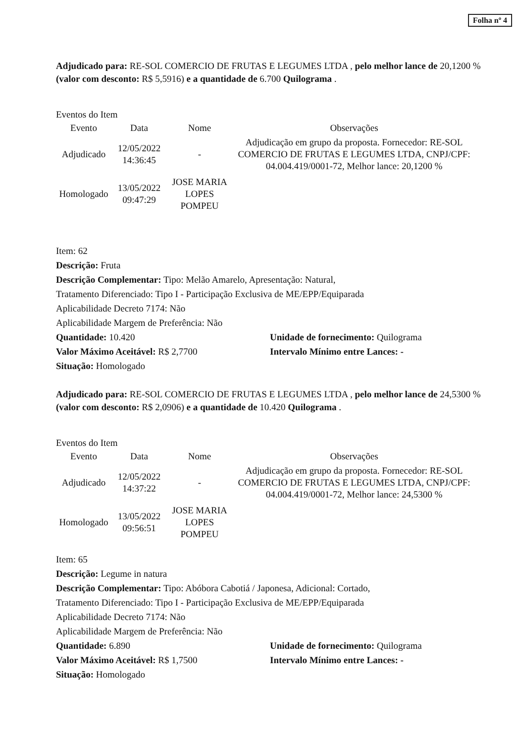Folha nº 4
Adjudicado para: RE-SOL COMERCIO DE FRUTAS E LEGUMES LTDA , pelo melhor lance de 20,1200 % (valor com desconto: R$ 5,5916) e a quantidade de 6.700 Quilograma .
Eventos do Item
| Evento | Data | Nome | Observações |
| --- | --- | --- | --- |
| Adjudicado | 12/05/2022 14:36:45 | - | Adjudicação em grupo da proposta. Fornecedor: RE-SOL COMERCIO DE FRUTAS E LEGUMES LTDA, CNPJ/CPF: 04.004.419/0001-72, Melhor lance: 20,1200 % |
| Homologado | 13/05/2022 09:47:29 | JOSE MARIA LOPES POMPEU | |
Item: 62
Descrição: Fruta
Descrição Complementar: Tipo: Melão Amarelo, Apresentação: Natural,
Tratamento Diferenciado: Tipo I - Participação Exclusiva de ME/EPP/Equiparada
Aplicabilidade Decreto 7174: Não
Aplicabilidade Margem de Preferência: Não
Quantidade: 10.420 Unidade de fornecimento: Quilograma
Valor Máximo Aceitável: R$ 2,7700 Intervalo Mínimo entre Lances: -
Situação: Homologado
Adjudicado para: RE-SOL COMERCIO DE FRUTAS E LEGUMES LTDA , pelo melhor lance de 24,5300 % (valor com desconto: R$ 2,0906) e a quantidade de 10.420 Quilograma .
Eventos do Item
| Evento | Data | Nome | Observações |
| --- | --- | --- | --- |
| Adjudicado | 12/05/2022 14:37:22 | - | Adjudicação em grupo da proposta. Fornecedor: RE-SOL COMERCIO DE FRUTAS E LEGUMES LTDA, CNPJ/CPF: 04.004.419/0001-72, Melhor lance: 24,5300 % |
| Homologado | 13/05/2022 09:56:51 | JOSE MARIA LOPES POMPEU | |
Item: 65
Descrição: Legume in natura
Descrição Complementar: Tipo: Abóbora Cabotiá / Japonesa, Adicional: Cortado,
Tratamento Diferenciado: Tipo I - Participação Exclusiva de ME/EPP/Equiparada
Aplicabilidade Decreto 7174: Não
Aplicabilidade Margem de Preferência: Não
Quantidade: 6.890 Unidade de fornecimento: Quilograma
Valor Máximo Aceitável: R$ 1,7500 Intervalo Mínimo entre Lances: -
Situação: Homologado